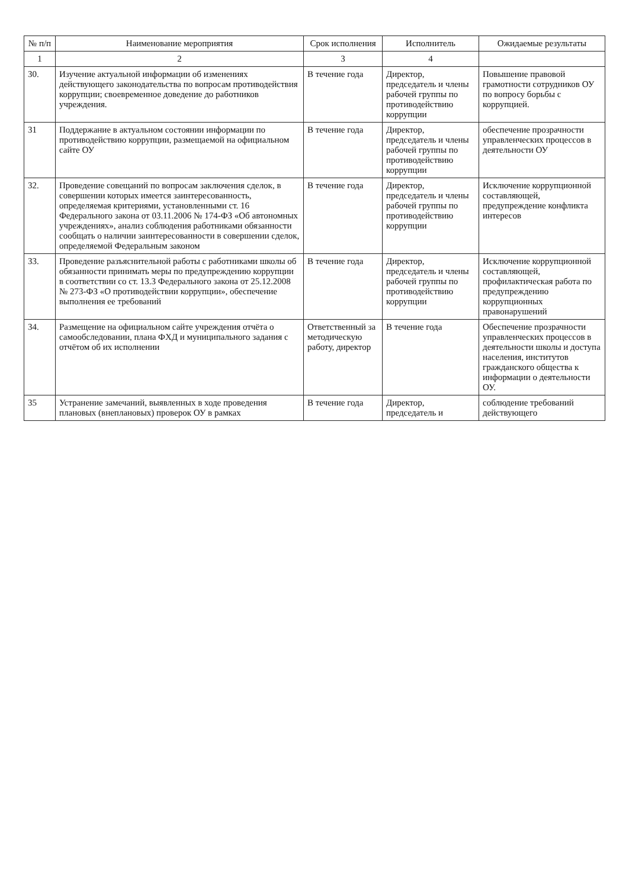| № п/п | Наименование мероприятия | Срок исполнения | Исполнитель | Ожидаемые результаты |
| --- | --- | --- | --- | --- |
| 1 | 2 | 3 | 4 | |
| 30. | Изучение актуальной информации об изменениях действующего законодательства по вопросам противодействия коррупции; своевременное доведение до работников учреждения. | В течение года | Директор, председатель и члены рабочей группы по противодействию коррупции | Повышение правовой грамотности сотрудников ОУ по вопросу борьбы с коррупцией. |
| 31 | Поддержание в актуальном состоянии информации по противодействию коррупции, размещаемой на официальном сайте ОУ | В течение года | Директор, председатель и члены рабочей группы по противодействию коррупции | обеспечение прозрачности управленческих процессов в деятельности ОУ |
| 32. | Проведение совещаний по вопросам заключения сделок, в совершении которых имеется заинтересованность, определяемая критериями, установленными ст. 16 Федерального закона от 03.11.2006 № 174-ФЗ «Об автономных учреждениях», анализ соблюдения работниками обязанности сообщать о наличии заинтересованности в совершении сделок, определяемой Федеральным законом | В течение года | Директор, председатель и члены рабочей группы по противодействию коррупции | Исключение коррупционной составляющей, предупреждение конфликта интересов |
| 33. | Проведение разъяснительной работы с работниками школы об обязанности принимать меры по предупреждению коррупции в соответствии со ст. 13.3 Федерального закона от 25.12.2008 № 273-ФЗ «О противодействии коррупции», обеспечение выполнения ее требований | В течение года | Директор, председатель и члены рабочей группы по противодействию коррупции | Исключение коррупционной составляющей, профилактическая работа по предупреждению коррупционных правонарушений |
| 34. | Размещение на официальном сайте учреждения отчёта о самообследовании, плана ФХД и муниципального задания с отчётом об их исполнении | Ответственный за методическую работу, директор | В течение года | Обеспечение прозрачности управленческих процессов в деятельности школы и доступа населения, институтов гражданского общества к информации о деятельности ОУ. |
| 35 | Устранение замечаний, выявленных в ходе проведения плановых (внеплановых) проверок ОУ в рамках | В течение года | Директор, председатель и | соблюдение требований действующего |